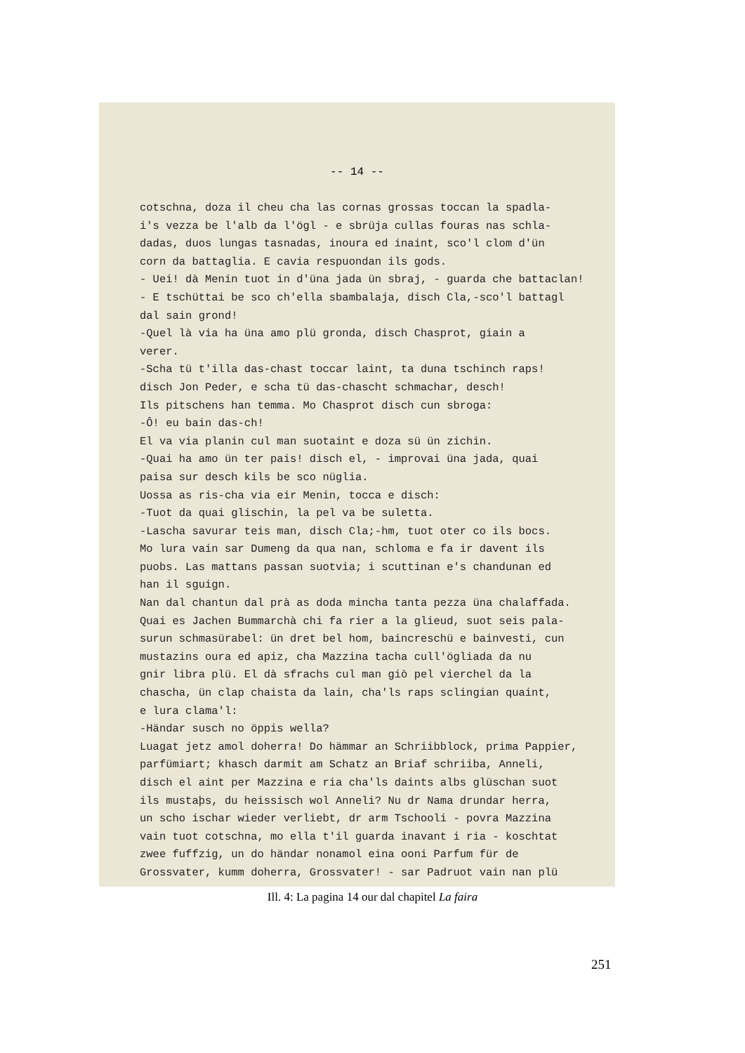-- 14 --
cotschna, doza il cheu cha las cornas grossas toccan la spadla- i's vezza be l'alb da l'ögl - e sbrüja cullas fouras nas schla- dadas, duos lungas tasnadas, inoura ed inaint, sco'l clom d'ün corn da battaglia. E cavia respuondan ils gods. - Uei! dà Menin tuot in d'üna jada ün sbraj, - guarda che battaclan! - E tschüttai be sco ch'ella sbambalaja, disch Cla,-sco'l battagl dal sain grond! -Quel là via ha üna amo plü gronda, disch Chasprot, giain a verer. -Scha tü t'illa das-chast toccar laint, ta duna tschinch raps! disch Jon Peder, e scha tü das-chascht schmachar, desch! Ils pitschens han temma. Mo Chasprot disch cun sbroga: -Ô! eu bain das-ch! El va via planin cul man suotaint e doza sü ün zichin. -Quai ha amo ün ter pais! disch el, - improvai üna jada, quai paisa sur desch kils be sco nüglia. Uossa as ris-cha via eir Menin, tocca e disch: -Tuot da quai glischin, la pel va be suletta. -Lascha savurar teis man, disch Cla;-hm, tuot oter co ils bocs. Mo lura vain sar Dumeng da qua nan, schloma e fa ir davent ils puobs. Las mattans passan suotvia; i scuttinan e's chandunan ed han il sguign. Nan dal chantun dal prà as doda mincha tanta pezza üna chalaffada. Quai es Jachen Bummarchà chi fa rier a la glieud, suot seis pala- surun schmasürabel: ün dret bel hom, baincreschü e bainvesti, cun mustazins oura ed apiz, cha Mazzina tacha cull'ögliada da nu gnir libra plü. El dà sfrachs cul man giò pel vierchel da la chascha, ün clap chaista da lain, cha'ls raps sclingian quaint, e lura clama'l: -Händar susch no öppis wella? Luagat jetz amol doherra! Do hämmar an Schriibblock, prima Pappier, parfümiart; khasch darmit am Schatz an Briaf schriiba, Anneli, disch el aint per Mazzina e ria cha'ls daints albs glüschan suot ils mustaþs, du heissisch wol Anneli? Nu dr Nama drundar herra, un scho ischar wieder verliebt, dr arm Tschooli - povra Mazzina vain tuot cotschna, mo ella t'il guarda inavant i ria - koschtat zwee fuffzig, un do händar nonamol eina ooni Parfum für de Grossvater, kumm doherra, Grossvater! - sar Padruot vain nan plü
Ill. 4: La pagina 14 our dal chapitel La faira
251